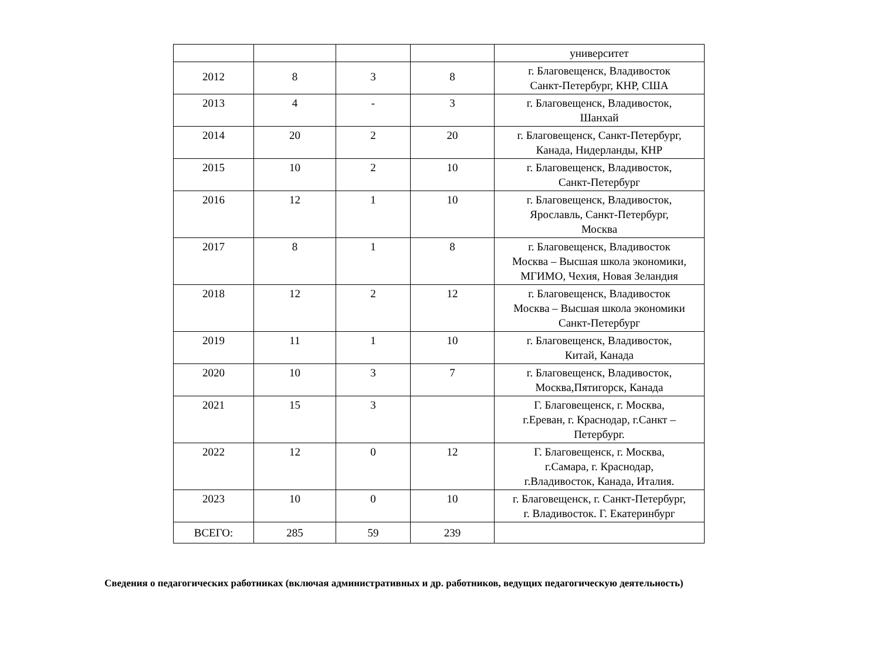| | | | | университет |
| 2012 | 8 | 3 | 8 | г. Благовещенск, Владивосток Санкт-Петербург, КНР, США |
| 2013 | 4 | - | 3 | г. Благовещенск, Владивосток, Шанхай |
| 2014 | 20 | 2 | 20 | г. Благовещенск, Санкт-Петербург, Канада, Нидерланды, КНР |
| 2015 | 10 | 2 | 10 | г. Благовещенск, Владивосток, Санкт-Петербург |
| 2016 | 12 | 1 | 10 | г. Благовещенск, Владивосток, Ярославль, Санкт-Петербург, Москва |
| 2017 | 8 | 1 | 8 | г. Благовещенск, Владивосток Москва – Высшая школа экономики, МГИМО, Чехия, Новая Зеландия |
| 2018 | 12 | 2 | 12 | г. Благовещенск, Владивосток Москва – Высшая школа экономики Санкт-Петербург |
| 2019 | 11 | 1 | 10 | г. Благовещенск, Владивосток, Китай, Канада |
| 2020 | 10 | 3 | 7 | г. Благовещенск, Владивосток, Москва,Пятигорск, Канада |
| 2021 | 15 | 3 | | Г. Благовещенск, г. Москва, г.Ереван, г. Краснодар, г.Санкт – Петербург. |
| 2022 | 12 | 0 | 12 | Г. Благовещенск, г. Москва, г.Самара, г. Краснодар, г.Владивосток, Канада, Италия. |
| 2023 | 10 | 0 | 10 | г. Благовещенск, г. Санкт-Петербург, г. Владивосток. Г. Екатеринбург |
| ВСЕГО: | 285 | 59 | 239 | |
Сведения о педагогических работниках (включая административных и др. работников, ведущих педагогическую деятельность)